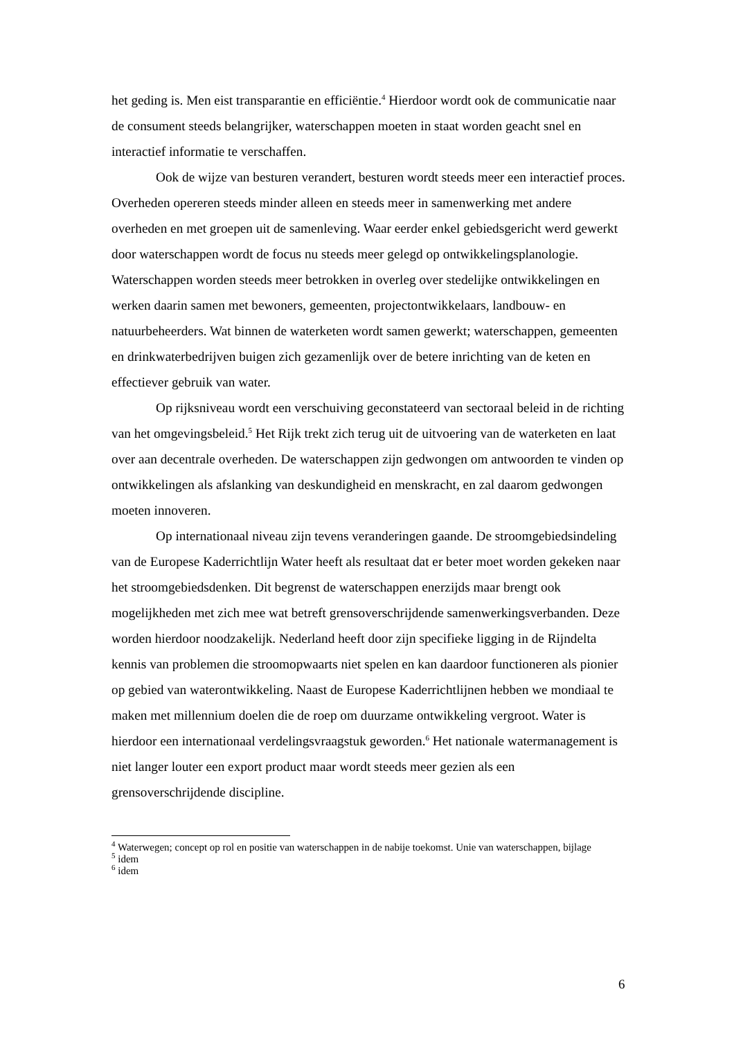het geding is. Men eist transparantie en efficiëntie.<sup>4</sup> Hierdoor wordt ook de communicatie naar de consument steeds belangrijker, waterschappen moeten in staat worden geacht snel en interactief informatie te verschaffen.
Ook de wijze van besturen verandert, besturen wordt steeds meer een interactief proces. Overheden opereren steeds minder alleen en steeds meer in samenwerking met andere overheden en met groepen uit de samenleving. Waar eerder enkel gebiedsgericht werd gewerkt door waterschappen wordt de focus nu steeds meer gelegd op ontwikkelingsplanologie. Waterschappen worden steeds meer betrokken in overleg over stedelijke ontwikkelingen en werken daarin samen met bewoners, gemeenten, projectontwikkelaars, landbouw- en natuurbeheerders. Wat binnen de waterketen wordt samen gewerkt; waterschappen, gemeenten en drinkwaterbedrijven buigen zich gezamenlijk over de betere inrichting van de keten en effectiever gebruik van water.
Op rijksniveau wordt een verschuiving geconstateerd van sectoraal beleid in de richting van het omgevingsbeleid.<sup>5</sup> Het Rijk trekt zich terug uit de uitvoering van de waterketen en laat over aan decentrale overheden. De waterschappen zijn gedwongen om antwoorden te vinden op ontwikkelingen als afslanking van deskundigheid en menskracht, en zal daarom gedwongen moeten innoveren.
Op internationaal niveau zijn tevens veranderingen gaande. De stroomgebiedsindeling van de Europese Kaderrichtlijn Water heeft als resultaat dat er beter moet worden gekeken naar het stroomgebiedsdenken. Dit begrenst de waterschappen enerzijds maar brengt ook mogelijkheden met zich mee wat betreft grensoverschrijdende samenwerkingsverbanden. Deze worden hierdoor noodzakelijk. Nederland heeft door zijn specifieke ligging in de Rijndelta kennis van problemen die stroomopwaarts niet spelen en kan daardoor functioneren als pionier op gebied van waterontwikkeling. Naast de Europese Kaderrichtlijnen hebben we mondiaal te maken met millennium doelen die de roep om duurzame ontwikkeling vergroot. Water is hierdoor een internationaal verdelingsvraagstuk geworden.<sup>6</sup> Het nationale watermanagement is niet langer louter een export product maar wordt steeds meer gezien als een grensoverschrijdende discipline.
<sup>4</sup> Waterwegen; concept op rol en positie van waterschappen in de nabije toekomst. Unie van waterschappen, bijlage
<sup>5</sup> idem
<sup>6</sup> idem
6